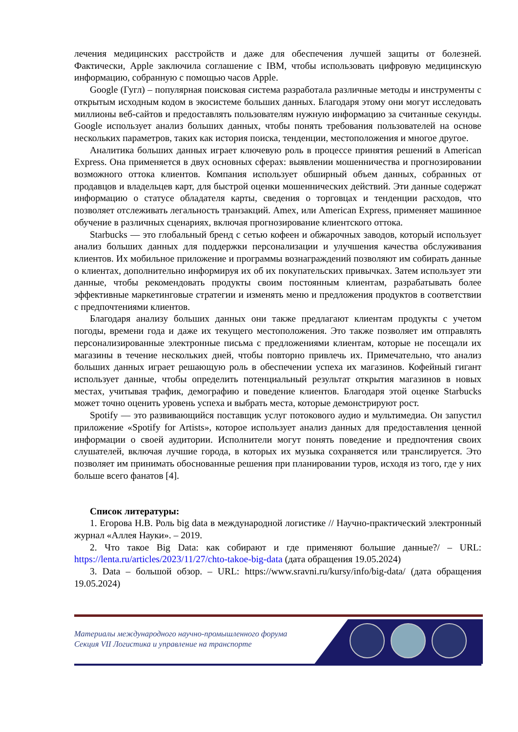лечения медицинских расстройств и даже для обеспечения лучшей защиты от болезней. Фактически, Apple заключила соглашение с IBM, чтобы использовать цифровую медицинскую информацию, собранную с помощью часов Apple.
Google (Гугл) – популярная поисковая система разработала различные методы и инструменты с открытым исходным кодом в экосистеме больших данных. Благодаря этому они могут исследовать миллионы веб-сайтов и предоставлять пользователям нужную информацию за считанные секунды. Google использует анализ больших данных, чтобы понять требования пользователей на основе нескольких параметров, таких как история поиска, тенденции, местоположения и многое другое.
Аналитика больших данных играет ключевую роль в процессе принятия решений в American Express. Она применяется в двух основных сферах: выявлении мошенничества и прогнозировании возможного оттока клиентов. Компания использует обширный объем данных, собранных от продавцов и владельцев карт, для быстрой оценки мошеннических действий. Эти данные содержат информацию о статусе обладателя карты, сведения о торговцах и тенденции расходов, что позволяет отслеживать легальность транзакций. Amex, или American Express, применяет машинное обучение в различных сценариях, включая прогнозирование клиентского оттока.
Starbucks — это глобальный бренд с сетью кофеен и обжарочных заводов, который использует анализ больших данных для поддержки персонализации и улучшения качества обслуживания клиентов. Их мобильное приложение и программы вознаграждений позволяют им собирать данные о клиентах, дополнительно информируя их об их покупательских привычках. Затем использует эти данные, чтобы рекомендовать продукты своим постоянным клиентам, разрабатывать более эффективные маркетинговые стратегии и изменять меню и предложения продуктов в соответствии с предпочтениями клиентов.
Благодаря анализу больших данных они также предлагают клиентам продукты с учетом погоды, времени года и даже их текущего местоположения. Это также позволяет им отправлять персонализированные электронные письма с предложениями клиентам, которые не посещали их магазины в течение нескольких дней, чтобы повторно привлечь их. Примечательно, что анализ больших данных играет решающую роль в обеспечении успеха их магазинов. Кофейный гигант использует данные, чтобы определить потенциальный результат открытия магазинов в новых местах, учитывая трафик, демографию и поведение клиентов. Благодаря этой оценке Starbucks может точно оценить уровень успеха и выбрать места, которые демонстрируют рост.
Spotify — это развивающийся поставщик услуг потокового аудио и мультимедиа. Он запустил приложение «Spotify for Artists», которое использует анализ данных для предоставления ценной информации о своей аудитории. Исполнители могут понять поведение и предпочтения своих слушателей, включая лучшие города, в которых их музыка сохраняется или транслируется. Это позволяет им принимать обоснованные решения при планировании туров, исходя из того, где у них больше всего фанатов [4].
Список литературы:
1. Егорова Н.В. Роль big data в международной логистике // Научно-практический электронный журнал «Аллея Науки». – 2019.
2. Что такое Big Data: как собирают и где применяют большие данные?/ – URL: https://lenta.ru/articles/2023/11/27/chto-takoe-big-data (дата обращения 19.05.2024)
3. Data – большой обзор. – URL: https://www.sravni.ru/kursy/info/big-data/ (дата обращения 19.05.2024)
Материалы международного научно-промышленного форума
Секция VII Логистика и управление на транспорте